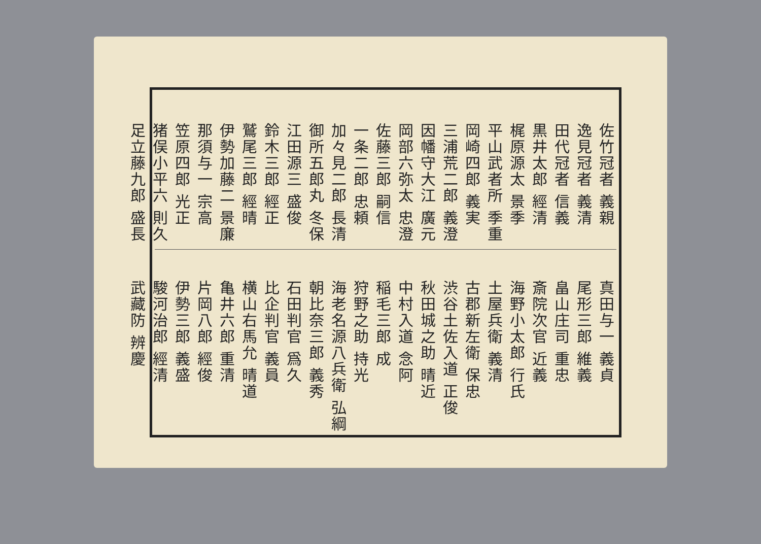佐竹冠者 義親
逸見冠者 義清
田代冠者 信義
黒井太郎 經清
梶原源太 景季
平山武者所 季重
岡崎四郎 義実
三浦荒二郎 義澄
因幡守大江 廣元
岡部六弥太 忠澄
佐藤三郎 嗣信
一条二郎 忠頼
加々見二郎 長清
御所五郎丸 冬保
江田源三 盛俊
鈴木三郎 經正
鷲尾三郎 經晴
伊勢加藤二 景廉
那須与一 宗高
笠原四郎 光正
猪俣小平六 則久
足立藤九郎 盛長
真田与一 義貞
尾形三郎 維義
畠山庄司 重忠
斎院次官 近義
海野小太郎 行氏
土屋兵衛 義清
古郡新左衛 保忠
渋谷土佐入道 正俊
秋田城之助 晴近
中村入道 念阿
稲毛三郎 成
狩野之助 持光
海老名源八兵衛 弘綱
朝比奈三郎 義秀
石田判官 爲久
比企判官 義員
横山右馬允 晴道
亀井六郎 重清
片岡八郎 經俊
伊勢三郎 義盛
駿河治郎 經清
武藏防 辨慶